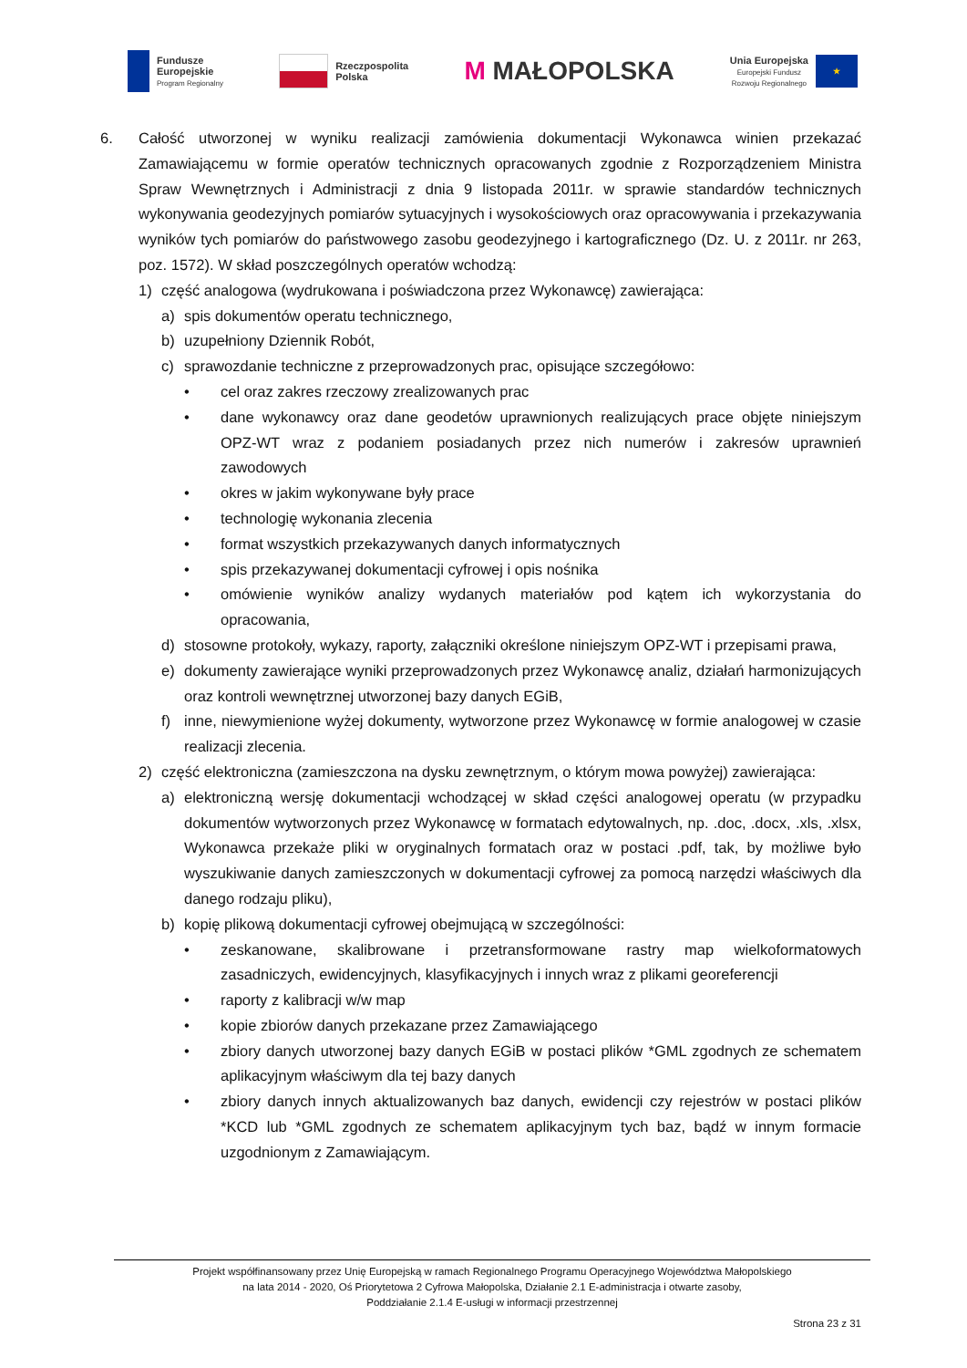Fundusze
Europejskie
Program Regionalny
Rzeczpospolita
Polska
M MAŁOPOLSKA
Unia Europejska
Europejski Fundusz
Rozwoju Regionalnego
★
6. Całość utworzonej w wyniku realizacji zamówienia dokumentacji Wykonawca winien przekazać Zamawiającemu w formie operatów technicznych opracowanych zgodnie z Rozporządzeniem Ministra Spraw Wewnętrznych i Administracji z dnia 9 listopada 2011r. w sprawie standardów technicznych wykonywania geodezyjnych pomiarów sytuacyjnych i wysokościowych oraz opracowywania i przekazywania wyników tych pomiarów do państwowego zasobu geodezyjnego i kartograficznego (Dz. U. z 2011r. nr 263, poz. 1572). W skład poszczególnych operatów wchodzą:
1) część analogowa (wydrukowana i poświadczona przez Wykonawcę) zawierająca:
a) spis dokumentów operatu technicznego,
b) uzupełniony Dziennik Robót,
c) sprawozdanie techniczne z przeprowadzonych prac, opisujące szczegółowo:
• cel oraz zakres rzeczowy zrealizowanych prac
• dane wykonawcy oraz dane geodetów uprawnionych realizujących prace objęte niniejszym OPZ-WT wraz z podaniem posiadanych przez nich numerów i zakresów uprawnień zawodowych
• okres w jakim wykonywane były prace
• technologię wykonania zlecenia
• format wszystkich przekazywanych danych informatycznych
• spis przekazywanej dokumentacji cyfrowej i opis nośnika
• omówienie wyników analizy wydanych materiałów pod kątem ich wykorzystania do opracowania,
d) stosowne protokoły, wykazy, raporty, załączniki określone niniejszym OPZ-WT i przepisami prawa,
e) dokumenty zawierające wyniki przeprowadzonych przez Wykonawcę analiz, działań harmonizujących oraz kontroli wewnętrznej utworzonej bazy danych EGiB,
f) inne, niewymienione wyżej dokumenty, wytworzone przez Wykonawcę w formie analogowej w czasie realizacji zlecenia.
2) część elektroniczna (zamieszczona na dysku zewnętrznym, o którym mowa powyżej) zawierająca:
a) elektroniczną wersję dokumentacji wchodzącej w skład części analogowej operatu (w przypadku dokumentów wytworzonych przez Wykonawcę w formatach edytowalnych, np. .doc, .docx, .xls, .xlsx, Wykonawca przekaże pliki w oryginalnych formatach oraz w postaci .pdf, tak, by możliwe było wyszukiwanie danych zamieszczonych w dokumentacji cyfrowej za pomocą narzędzi właściwych dla danego rodzaju pliku),
b) kopię plikową dokumentacji cyfrowej obejmującą w szczególności:
• zeskanowane, skalibrowane i przetransformowane rastry map wielkoformatowych zasadniczych, ewidencyjnych, klasyfikacyjnych i innych wraz z plikami georeferencji
• raporty z kalibracji w/w map
• kopie zbiorów danych przekazane przez Zamawiającego
• zbiory danych utworzonej bazy danych EGiB w postaci plików *GML zgodnych ze schematem aplikacyjnym właściwym dla tej bazy danych
• zbiory danych innych aktualizowanych baz danych, ewidencji czy rejestrów w postaci plików *KCD lub *GML zgodnych ze schematem aplikacyjnym tych baz, bądź w innym formacie uzgodnionym z Zamawiającym.
Projekt współfinansowany przez Unię Europejską w ramach Regionalnego Programu Operacyjnego Województwa Małopolskiego
na lata 2014 - 2020, Oś Priorytetowa 2 Cyfrowa Małopolska, Działanie 2.1 E-administracja i otwarte zasoby,
Poddziałanie 2.1.4 E-usługi w informacji przestrzennej
Strona 23 z 31